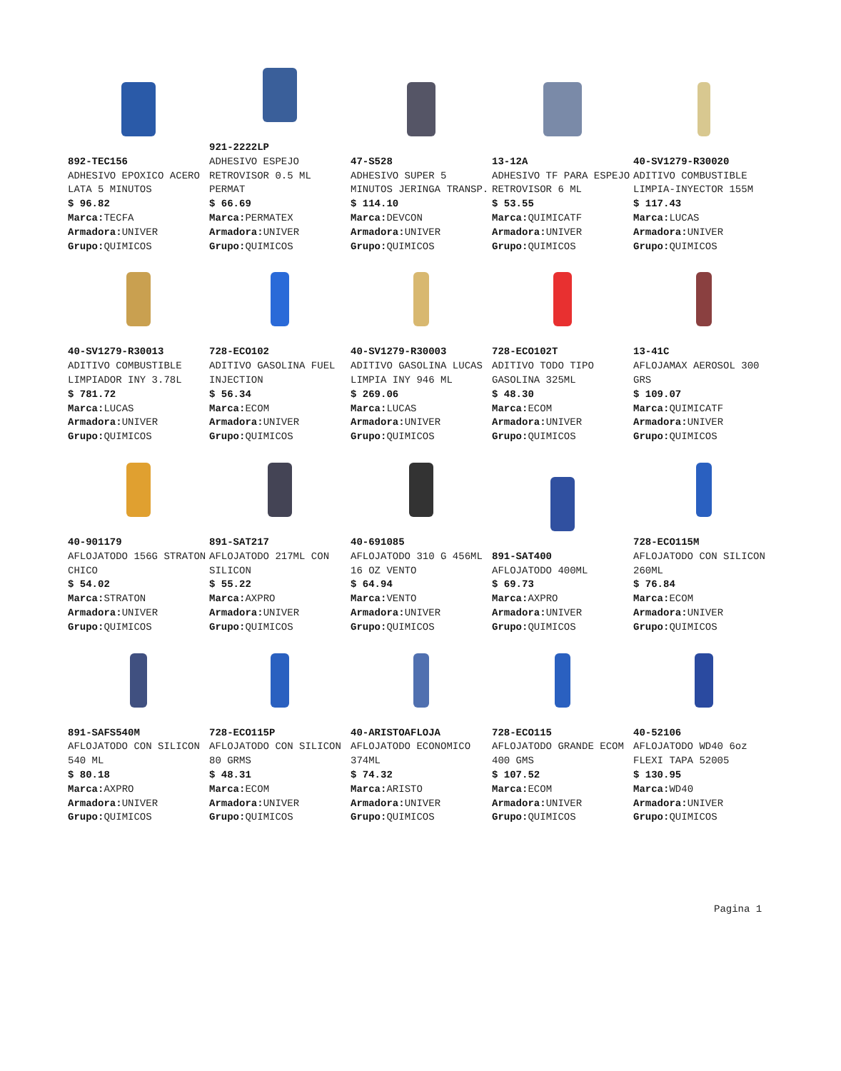892-TEC156
ADHESIVO EPOXICO ACERO LATA 5 MINUTOS
$ 96.82
Marca: TECFA
Armadora: UNIVER
Grupo: QUIMICOS
921-2222LP
ADHESIVO ESPEJO RETROVISOR 0.5 ML PERMAT
$ 66.69
Marca: PERMATEX
Armadora: UNIVER
Grupo: QUIMICOS
47-S528
ADHESIVO SUPER 5 MINUTOS JERINGA TRANSP.
$ 114.10
Marca: DEVCON
Armadora: UNIVER
Grupo: QUIMICOS
13-12A
ADHESIVO TF PARA ESPEJO RETROVISOR 6 ML
$ 53.55
Marca: QUIMICATF
Armadora: UNIVER
Grupo: QUIMICOS
40-SV1279-R30020
ADITIVO COMBUSTIBLE LIMPIA-INYECTOR 155M
$ 117.43
Marca: LUCAS
Armadora: UNIVER
Grupo: QUIMICOS
40-SV1279-R30013
ADITIVO COMBUSTIBLE LIMPIADOR INY 3.78L
$ 781.72
Marca: LUCAS
Armadora: UNIVER
Grupo: QUIMICOS
728-ECO102
ADITIVO GASOLINA FUEL INJECTION
$ 56.34
Marca: ECOM
Armadora: UNIVER
Grupo: QUIMICOS
40-SV1279-R30003
ADITIVO GASOLINA LUCAS LIMPIA INY 946 ML
$ 269.06
Marca: LUCAS
Armadora: UNIVER
Grupo: QUIMICOS
728-ECO102T
ADITIVO TODO TIPO GASOLINA 325ML
$ 48.30
Marca: ECOM
Armadora: UNIVER
Grupo: QUIMICOS
13-41C
AFLOJAMAX AEROSOL 300 GRS
$ 109.07
Marca: QUIMICATF
Armadora: UNIVER
Grupo: QUIMICOS
40-901179
AFLOJATODO 156G STRATON CHICO
$ 54.02
Marca: STRATON
Armadora: UNIVER
Grupo: QUIMICOS
891-SAT217
AFLOJATODO 217ML CON SILICON
$ 55.22
Marca: AXPRO
Armadora: UNIVER
Grupo: QUIMICOS
40-691085
AFLOJATODO 310 G 456ML 16 OZ VENTO
$ 64.94
Marca: VENTO
Armadora: UNIVER
Grupo: QUIMICOS
891-SAT400
AFLOJATODO 400ML
$ 69.73
Marca: AXPRO
Armadora: UNIVER
Grupo: QUIMICOS
728-ECO115M
AFLOJATODO CON SILICON 260ML
$ 76.84
Marca: ECOM
Armadora: UNIVER
Grupo: QUIMICOS
891-SAFS540M
AFLOJATODO CON SILICON 540 ML
$ 80.18
Marca: AXPRO
Armadora: UNIVER
Grupo: QUIMICOS
728-ECO115P
AFLOJATODO CON SILICON 80 GRMS
$ 48.31
Marca: ECOM
Armadora: UNIVER
Grupo: QUIMICOS
40-ARISTOAFLOJA
AFLOJATODO ECONOMICO 374ML
$ 74.32
Marca: ARISTO
Armadora: UNIVER
Grupo: QUIMICOS
728-ECO115
AFLOJATODO GRANDE ECOM 400 GMS
$ 107.52
Marca: ECOM
Armadora: UNIVER
Grupo: QUIMICOS
40-52106
AFLOJATODO WD40 6oz FLEXI TAPA 52005
$ 130.95
Marca: WD40
Armadora: UNIVER
Grupo: QUIMICOS
Pagina 1